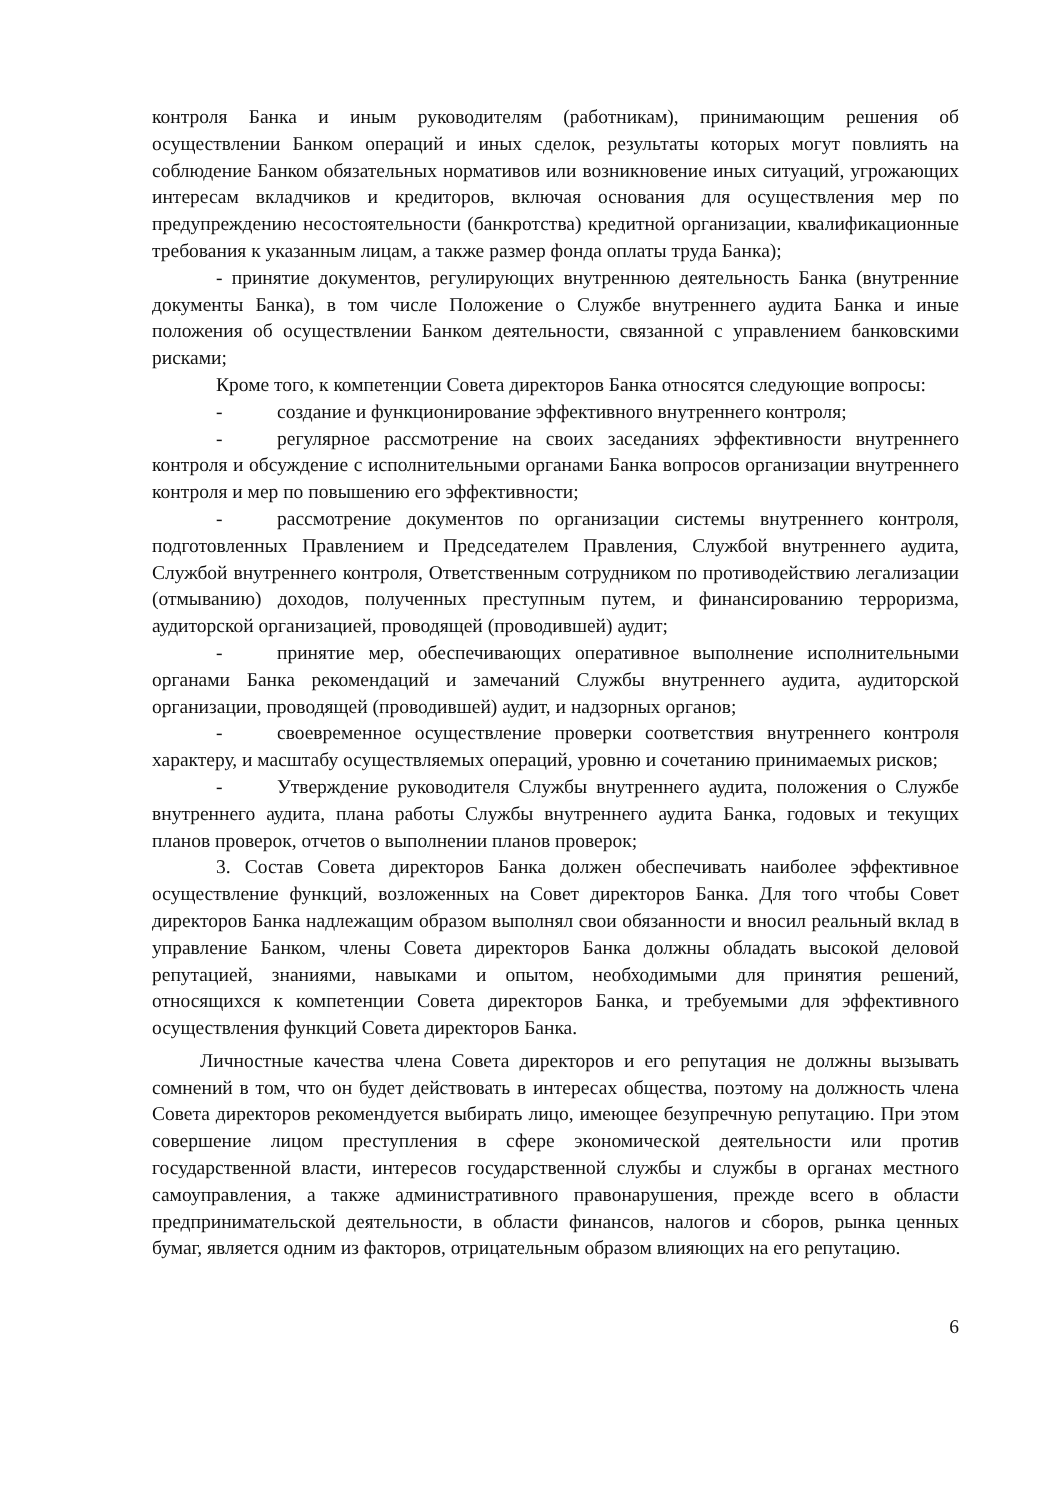контроля Банка и иным руководителям (работникам), принимающим решения об осуществлении Банком операций и иных сделок, результаты которых могут повлиять на соблюдение Банком обязательных нормативов или возникновение иных ситуаций, угрожающих интересам вкладчиков и кредиторов, включая основания для осуществления мер по предупреждению несостоятельности (банкротства) кредитной организации, квалификационные требования к указанным лицам, а также размер фонда оплаты труда Банка);
- принятие документов, регулирующих внутреннюю деятельность Банка (внутренние документы Банка), в том числе Положение о Службе внутреннего аудита Банка и иные положения об осуществлении Банком деятельности, связанной с управлением банковскими рисками;
Кроме того, к компетенции Совета директоров Банка относятся следующие вопросы:
- создание и функционирование эффективного внутреннего контроля;
- регулярное рассмотрение на своих заседаниях эффективности внутреннего контроля и обсуждение с исполнительными органами Банка вопросов организации внутреннего контроля и мер по повышению его эффективности;
- рассмотрение документов по организации системы внутреннего контроля, подготовленных Правлением и Председателем Правления, Службой внутреннего аудита, Службой внутреннего контроля, Ответственным сотрудником по противодействию легализации (отмыванию) доходов, полученных преступным путем, и финансированию терроризма, аудиторской организацией, проводящей (проводившей) аудит;
- принятие мер, обеспечивающих оперативное выполнение исполнительными органами Банка рекомендаций и замечаний Службы внутреннего аудита, аудиторской организации, проводящей (проводившей) аудит, и надзорных органов;
- своевременное осуществление проверки соответствия внутреннего контроля характеру, и масштабу осуществляемых операций, уровню и сочетанию принимаемых рисков;
- Утверждение руководителя Службы внутреннего аудита, положения о Службе внутреннего аудита, плана работы Службы внутреннего аудита Банка, годовых и текущих планов проверок, отчетов о выполнении планов проверок;
3. Состав Совета директоров Банка должен обеспечивать наиболее эффективное осуществление функций, возложенных на Совет директоров Банка. Для того чтобы Совет директоров Банка надлежащим образом выполнял свои обязанности и вносил реальный вклад в управление Банком, члены Совета директоров Банка должны обладать высокой деловой репутацией, знаниями, навыками и опытом, необходимыми для принятия решений, относящихся к компетенции Совета директоров Банка, и требуемыми для эффективного осуществления функций Совета директоров Банка.
Личностные качества члена Совета директоров и его репутация не должны вызывать сомнений в том, что он будет действовать в интересах общества, поэтому на должность члена Совета директоров рекомендуется выбирать лицо, имеющее безупречную репутацию. При этом совершение лицом преступления в сфере экономической деятельности или против государственной власти, интересов государственной службы и службы в органах местного самоуправления, а также административного правонарушения, прежде всего в области предпринимательской деятельности, в области финансов, налогов и сборов, рынка ценных бумаг, является одним из факторов, отрицательным образом влияющих на его репутацию.
6